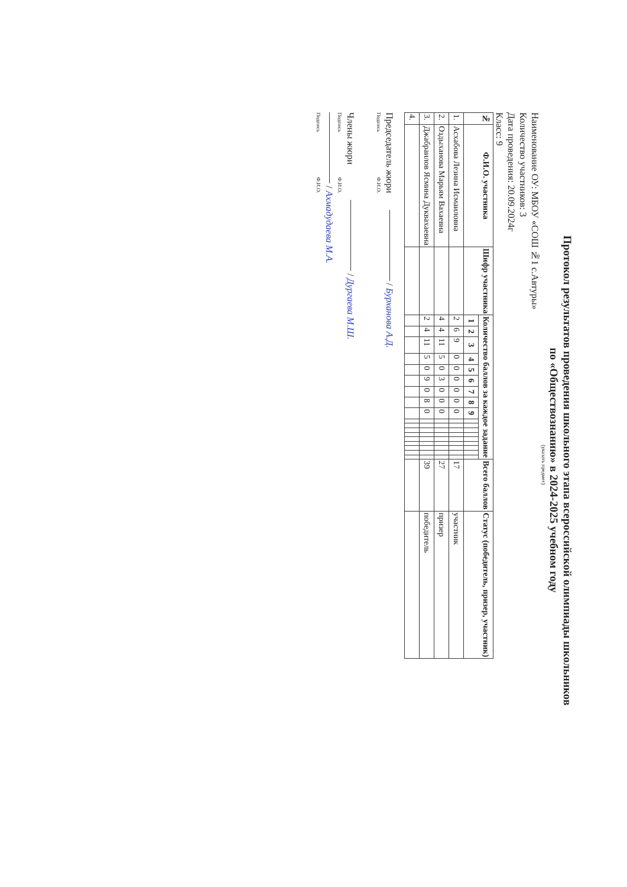Протокол результатов проведения школьного этапа всероссийской олимпиады школьников
по «Обществознанию» в 2024-2025 учебном году
(указать предмет)
Наименование ОУ: МБОУ «СОШ №1 с.Автуры»
Количество участников: 3
Дата проведения: 20.09.2024г
Класс: 9
| № | Ф.И.О. участника | Шифр участника | Количество баллов за каждое задание | | | | | | | | | | | | | | | | | | Всего баллов | Статус (победитель, призер, участник) |
| --- | --- | --- | --- | --- | --- | --- | --- | --- | --- | --- | --- | --- | --- | --- | --- | --- | --- | --- | --- | --- | --- | --- |
| | | | 1 | 2 | 3 | 4 | 5 | 6 | 7 | 8 | 9 | | | | | | | | | | | |
| 1. | Асхабова Лезина Исмаиловна | | 2 | 6 | 9 | 0 | 0 | 0 | 0 | 0 | 0 | | | | | | | | | | 17 | участник |
| 2. | Оздыханова Марьям Вахаевна | | 4 | 4 | 11 | 5 | 0 | 3 | 0 | 0 | 0 | | | | | | | | | | 27 | призер |
| 3. | Джабраилов Ясмина Дуквахаевна | | 2 | 4 | 11 | 5 | 0 | 9 | 0 | 8 | 0 | | | | | | | | | | 39 | победитель |
| 4. | | | | | | | | | | | | | | | | | | | | | | |
Председатель жюри / Бурханова А.Д.
Подпись Ф.И.О.
Члены жюри / Дургаева М.Ш.
Подпись Ф.И.О.
/ Ахмадудаева М.А.
Подпись Ф.И.О.